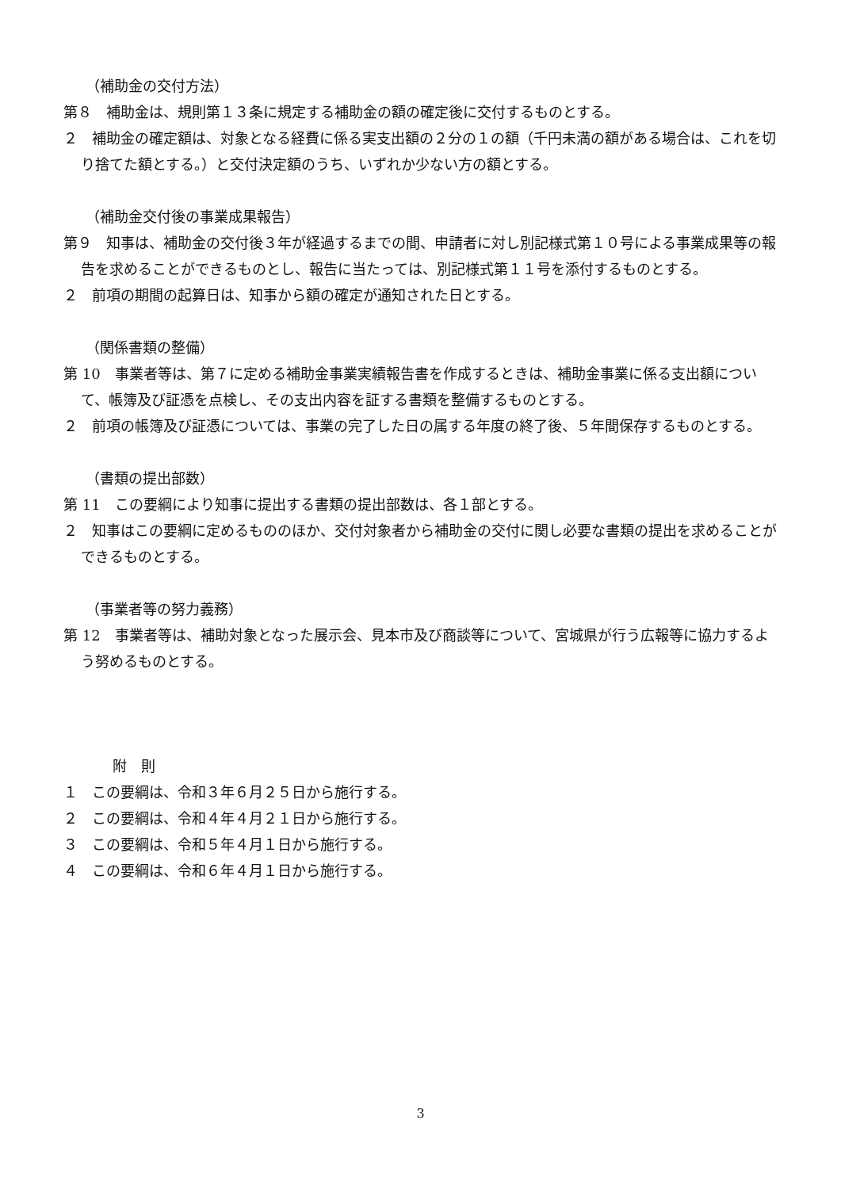（補助金の交付方法）
第８　補助金は、規則第１３条に規定する補助金の額の確定後に交付するものとする。
２　補助金の確定額は、対象となる経費に係る実支出額の２分の１の額（千円未満の額がある場合は、これを切り捨てた額とする。）と交付決定額のうち、いずれか少ない方の額とする。
（補助金交付後の事業成果報告）
第９　知事は、補助金の交付後３年が経過するまでの間、申請者に対し別記様式第１０号による事業成果等の報告を求めることができるものとし、報告に当たっては、別記様式第１１号を添付するものとする。
２　前項の期間の起算日は、知事から額の確定が通知された日とする。
（関係書類の整備）
第 10　事業者等は、第７に定める補助金事業実績報告書を作成するときは、補助金事業に係る支出額について、帳簿及び証憑を点検し、その支出内容を証する書類を整備するものとする。
２　前項の帳簿及び証憑については、事業の完了した日の属する年度の終了後、５年間保存するものとする。
（書類の提出部数）
第 11　この要綱により知事に提出する書類の提出部数は、各１部とする。
２　知事はこの要綱に定めるもののほか、交付対象者から補助金の交付に関し必要な書類の提出を求めることができるものとする。
（事業者等の努力義務）
第 12　事業者等は、補助対象となった展示会、見本市及び商談等について、宮城県が行う広報等に協力するよう努めるものとする。
附　則
１　この要綱は、令和３年６月２５日から施行する。
２　この要綱は、令和４年４月２１日から施行する。
３　この要綱は、令和５年４月１日から施行する。
４　この要綱は、令和６年４月１日から施行する。
3